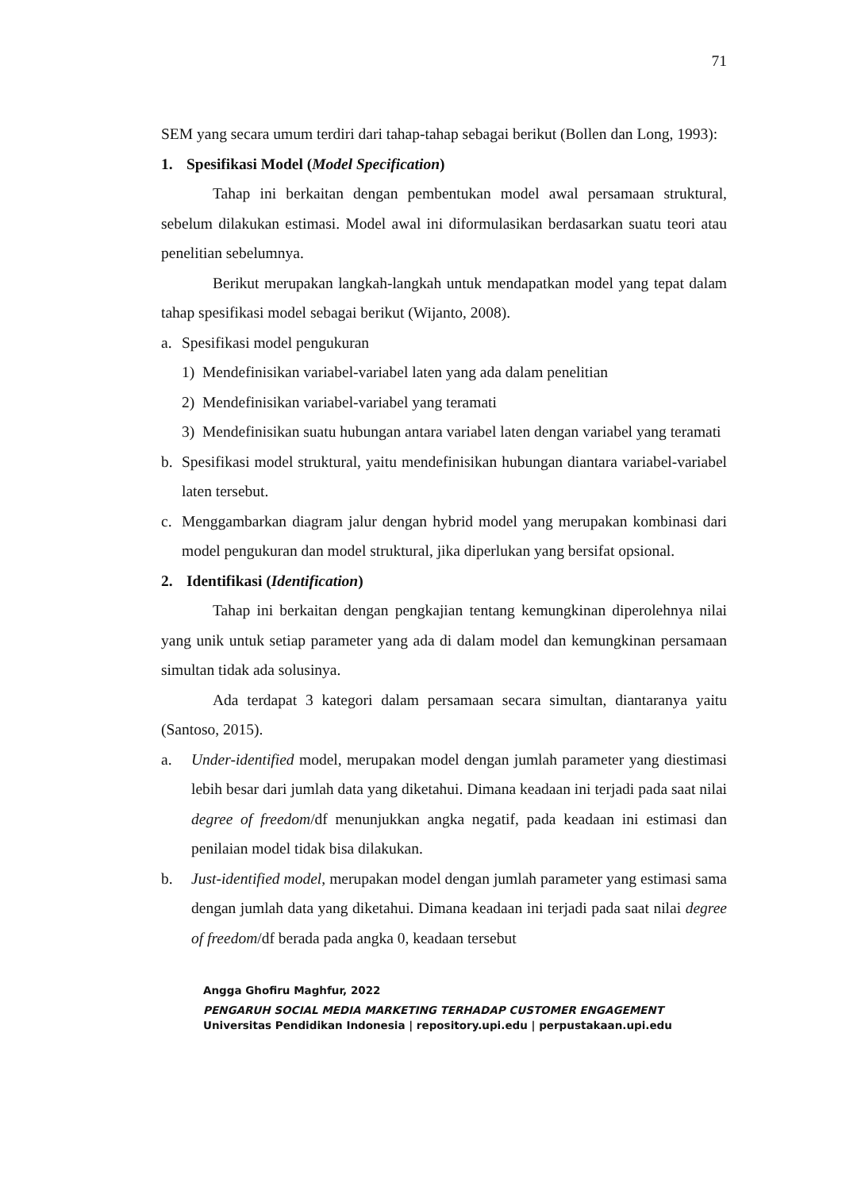71
SEM yang secara umum terdiri dari tahap-tahap sebagai berikut (Bollen dan Long, 1993):
1. Spesifikasi Model (Model Specification)
Tahap ini berkaitan dengan pembentukan model awal persamaan struktural, sebelum dilakukan estimasi. Model awal ini diformulasikan berdasarkan suatu teori atau penelitian sebelumnya.
Berikut merupakan langkah-langkah untuk mendapatkan model yang tepat dalam tahap spesifikasi model sebagai berikut (Wijanto, 2008).
a. Spesifikasi model pengukuran
1) Mendefinisikan variabel-variabel laten yang ada dalam penelitian
2) Mendefinisikan variabel-variabel yang teramati
3) Mendefinisikan suatu hubungan antara variabel laten dengan variabel yang teramati
b. Spesifikasi model struktural, yaitu mendefinisikan hubungan diantara variabel-variabel laten tersebut.
c. Menggambarkan diagram jalur dengan hybrid model yang merupakan kombinasi dari model pengukuran dan model struktural, jika diperlukan yang bersifat opsional.
2. Identifikasi (Identification)
Tahap ini berkaitan dengan pengkajian tentang kemungkinan diperolehnya nilai yang unik untuk setiap parameter yang ada di dalam model dan kemungkinan persamaan simultan tidak ada solusinya.
Ada terdapat 3 kategori dalam persamaan secara simultan, diantaranya yaitu (Santoso, 2015).
a. Under-identified model, merupakan model dengan jumlah parameter yang diestimasi lebih besar dari jumlah data yang diketahui. Dimana keadaan ini terjadi pada saat nilai degree of freedom/df menunjukkan angka negatif, pada keadaan ini estimasi dan penilaian model tidak bisa dilakukan.
b. Just-identified model, merupakan model dengan jumlah parameter yang estimasi sama dengan jumlah data yang diketahui. Dimana keadaan ini terjadi pada saat nilai degree of freedom/df berada pada angka 0, keadaan tersebut
Angga Ghofiru Maghfur, 2022
PENGARUH SOCIAL MEDIA MARKETING TERHADAP CUSTOMER ENGAGEMENT
Universitas Pendidikan Indonesia | repository.upi.edu | perpustakaan.upi.edu